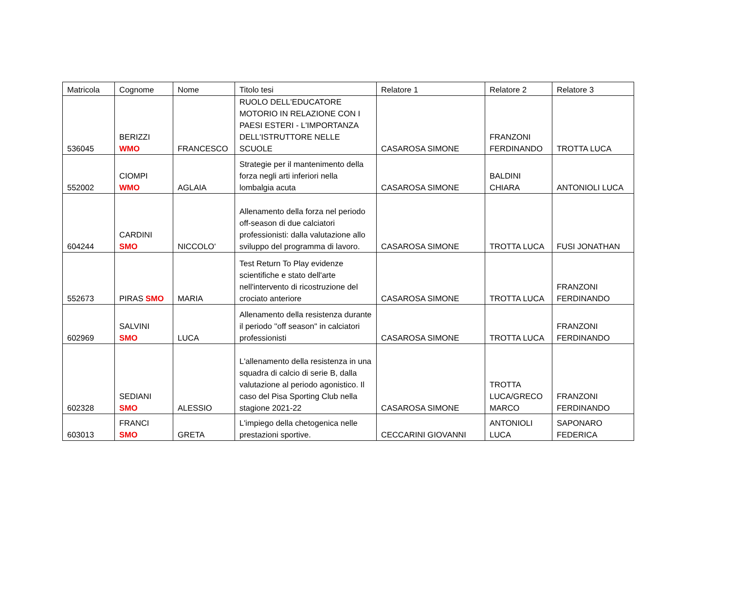| Matricola | Cognome | Nome | Titolo tesi | Relatore 1 | Relatore 2 | Relatore 3 |
| --- | --- | --- | --- | --- | --- | --- |
| 536045 | BERIZZI WMO | FRANCESCO | RUOLO DELL'EDUCATORE MOTORIO IN RELAZIONE CON I PAESI ESTERI - L'IMPORTANZA DELL'ISTRUTTORE NELLE SCUOLE | CASAROSA SIMONE | FRANZONI FERDINANDO | TROTTA LUCA |
| 552002 | CIOMPI WMO | AGLAIA | Strategie per il mantenimento della forza negli arti inferiori nella lombalgia acuta | CASAROSA SIMONE | BALDINI CHIARA | ANTONIOLI LUCA |
| 604244 | CARDINI SMO | NICCOLO' | Allenamento della forza nel periodo off-season di due calciatori professionisti: dalla valutazione allo sviluppo del programma di lavoro. | CASAROSA SIMONE | TROTTA LUCA | FUSI JONATHAN |
| 552673 | PIRAS SMO | MARIA | Test Return To Play evidenze scientifiche e stato dell'arte nell'intervento di ricostruzione del crociato anteriore | CASAROSA SIMONE | TROTTA LUCA | FRANZONI FERDINANDO |
| 602969 | SALVINI SMO | LUCA | Allenamento della resistenza durante il periodo ''off season'' in calciatori professionisti | CASAROSA SIMONE | TROTTA LUCA | FRANZONI FERDINANDO |
| 602328 | SEDIANI SMO | ALESSIO | L'allenamento della resistenza in una squadra di calcio di serie B, dalla valutazione al periodo agonistico. Il caso del Pisa Sporting Club nella stagione 2021-22 | CASAROSA SIMONE | TROTTA LUCA/GRECO MARCO | FRANZONI FERDINANDO |
| 603013 | FRANCI SMO | GRETA | L'impiego della chetogenica nelle prestazioni sportive. | CECCARINI GIOVANNI | ANTONIOLI LUCA | SAPONARO FEDERICA |